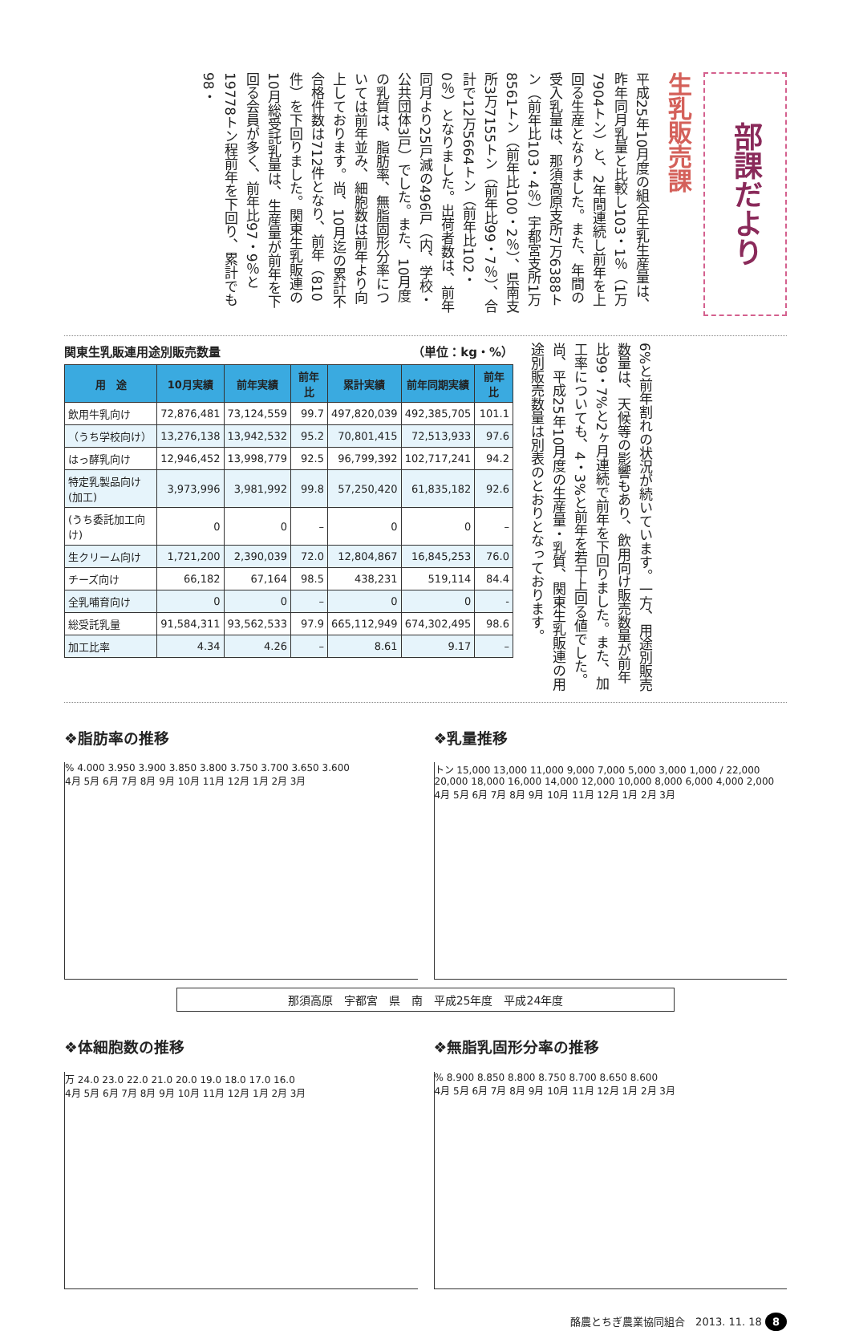部課だより
生乳販売課
平成25年10月度の組合生乳生産量は、昨年同月乳量と比較し103・1％（1万7904トン）と、2年間連続し前年を上回る生産となりました。また、年間の受入乳量は、那須高原支所7万6388トン（前年比103・4％）宇都宮支所1万8561トン（前年比100・2％）、県南支所3万7155トン（前年比99・7％）、合計で12万5664トン（前年比102・0％）となりました。出荷者数は、前年同月より25戸減の496戸（内、学校・公共団体3戸）でした。また、10月度の乳質は、脂肪率、無脂固形分率については前年並み、細胞数は前年より向上しております。尚、10月迄の累計不合格件数は712件となり、前年（810件）を下回りました。関東生乳販連の10月総受託乳量は、生産量が前年を下回る会員が多く、前年比97・9％と19778トン程前年を下回り、累計でも98・
関東生乳販連用途別販売数量 （単位：kg・%）
| 用 途 | 10月実績 | 前年実績 | 前年比 | 累計実績 | 前年同期実績 | 前年比 |
| --- | --- | --- | --- | --- | --- | --- |
| 飲用牛乳向け | 72,876,481 | 73,124,559 | 99.7 | 497,820,039 | 492,385,705 | 101.1 |
| （うち学校向け） | 13,276,138 | 13,942,532 | 95.2 | 70,801,415 | 72,513,933 | 97.6 |
| はっ酵乳向け | 12,946,452 | 13,998,779 | 92.5 | 96,799,392 | 102,717,241 | 94.2 |
| 特定乳製品向け(加工) | 3,973,996 | 3,981,992 | 99.8 | 57,250,420 | 61,835,182 | 92.6 |
| (うち委託加工向け) | 0 | 0 | – | 0 | 0 | – |
| 生クリーム向け | 1,721,200 | 2,390,039 | 72.0 | 12,804,867 | 16,845,253 | 76.0 |
| チーズ向け | 66,182 | 67,164 | 98.5 | 438,231 | 519,114 | 84.4 |
| 全乳哺育向け | 0 | 0 | – | 0 | 0 | - |
| 総受託乳量 | 91,584,311 | 93,562,533 | 97.9 | 665,112,949 | 674,302,495 | 98.6 |
| 加工比率 | 4.34 | 4.26 | – | 8.61 | 9.17 | – |
6%と前年割れの状況が続いています。一方、用途別販売数量は、天候等の影響もあり、飲用向け販売数量が前年比99・7%と2ヶ月連続で前年を下回りました。また、加工率についても、4・3%と前年を若干上回る値でした。尚、平成25年10月度の生産量・乳質、関東生乳販連の用途別販売数量は別表のとおりとなっております。
❖脂肪率の推移
% 4.000 3.950 3.900 3.850 3.800 3.750 3.700 3.650 3.600
4月 5月 6月 7月 8月 9月 10月 11月 12月 1月 2月 3月
❖乳量推移
トン 15,000 13,000 11,000 9,000 7,000 5,000 3,000 1,000 / 22,000 20,000 18,000 16,000 14,000 12,000 10,000 8,000 6,000 4,000 2,000
4月 5月 6月 7月 8月 9月 10月 11月 12月 1月 2月 3月
那須高原　宇都宮　県　南　平成25年度　平成24年度
❖体細胞数の推移
万 24.0 23.0 22.0 21.0 20.0 19.0 18.0 17.0 16.0
4月 5月 6月 7月 8月 9月 10月 11月 12月 1月 2月 3月
❖無脂乳固形分率の推移
% 8.900 8.850 8.800 8.750 8.700 8.650 8.600
4月 5月 6月 7月 8月 9月 10月 11月 12月 1月 2月 3月
酪農とちぎ農業協同組合　2013. 11. 18 8